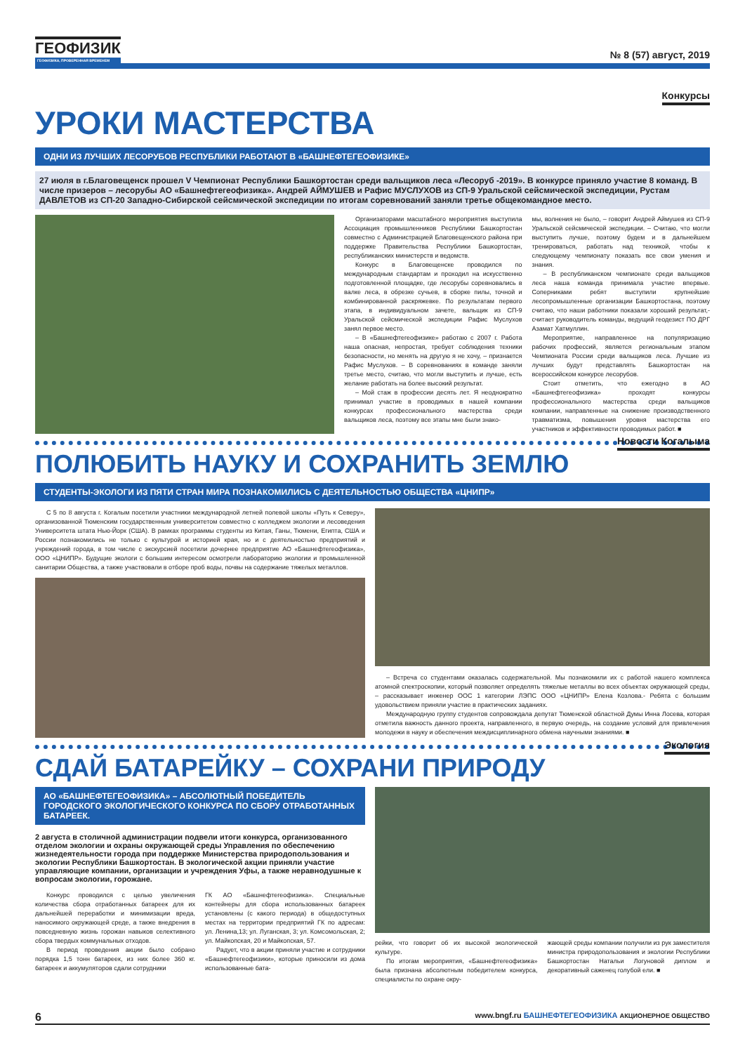ГЕОФИЗИК
ГЕОФИЗИКА, ПРОВЕРЕННАЯ ВРЕМЕНЕМ
№ 8 (57) август, 2019
Конкурсы
УРОКИ МАСТЕРСТВА
ОДНИ ИЗ ЛУЧШИХ ЛЕСОРУБОВ РЕСПУБЛИКИ РАБОТАЮТ В «БАШНЕФТЕГЕОФИЗИКЕ»
27 июля в г.Благовещенск прошел V Чемпионат Республики Башкортостан среди вальщиков леса «Лесоруб -2019». В конкурсе приняло участие 8 команд. В числе призеров – лесорубы АО «Башнефтегеофизика». Андрей АЙМУШЕВ и Рафис МУСЛУХОВ из СП-9 Уральской сейсмической экспедиции, Рустам ДАВЛЕТОВ из СП-20 Западно-Сибирской сейсмической экспедиции по итогам соревнований заняли третье общекомандное место.
Организаторами масштабного мероприятия выступила Ассоциация промышленников Республики Башкортостан совместно с Администрацией Благовещенского района при поддержке Правительства Республики Башкортостан, республиканских министерств и ведомств.
Конкурс в Благовещенске проводился по международным стандартам и проходил на искусственно подготовленной площадке, где лесорубы соревновались в валке леса, в обрезке сучьев, в сборке пилы, точной и комбинированной раскряжевке. По результатам первого этапа, в индивидуальном зачете, вальщик из СП-9 Уральской сейсмической экспедиции Рафис Муслухов занял первое место.
– В «Башнефтегеофизике» работаю с 2007 г. Работа наша опасная, непростая, требует соблюдения техники безопасности, но менять на другую я не хочу, – признается Рафис Муслухов. – В соревнованиях в команде заняли третье место, считаю, что могли выступить и лучше, есть желание работать на более высокий результат.
– Мой стаж в профессии десять лет. Я неоднократно принимал участие в проводимых в нашей компании конкурсах профессионального мастерства среди вальщиков леса, поэтому все этапы мне были знако-
мы, волнения не было, – говорит Андрей Аймушев из СП-9 Уральской сейсмической экспедиции. – Считаю, что могли выступить лучше, поэтому будем и в дальнейшем тренироваться, работать над техникой, чтобы к следующему чемпионату показать все свои умения и знания.
– В республиканском чемпионате среди вальщиков леса наша команда принимала участие впервые. Соперниками ребят выступили крупнейшие лесопромышленные организации Башкортостана, поэтому считаю, что наши работники показали хороший результат,- считает руководитель команды, ведущий геодезист ПО ДРГ Азамат Хатмуллин.
Мероприятие, направленное на популяризацию рабочих профессий, является региональным этапом Чемпионата России среди вальщиков леса. Лучшие из лучших будут представлять Башкортостан на всероссийском конкурсе лесорубов.
Стоит отметить, что ежегодно в АО «Башнефтегеофизика» проходят конкурсы профессионального мастерства среди вальщиков компании, направленные на снижение производственного травматизма, повышения уровня мастерства его участников и эффективности проводимых работ. ■
Новости Когалыма
ПОЛЮБИТЬ НАУКУ И СОХРАНИТЬ ЗЕМЛЮ
СТУДЕНТЫ-ЭКОЛОГИ ИЗ ПЯТИ СТРАН МИРА ПОЗНАКОМИЛИСЬ С ДЕЯТЕЛЬНОСТЬЮ ОБЩЕСТВА «ЦНИПР»
С 5 по 8 августа г. Когалым посетили участники международной летней полевой школы «Путь к Северу», организованной Тюменским государственным университетом совместно с колледжем экологии и лесоведения Университета штата Нью-Йорк (США). В рамках программы студенты из Китая, Ганы, Тюмени, Египта, США и России познакомились не только с культурой и историей края, но и с деятельностью предприятий и учреждений города, в том числе с экскурсией посетили дочернее предприятие АО «Башнефтегеофизика», ООО «ЦНИПР». Будущие экологи с большим интересом осмотрели лабораторию экологии и промышленной санитарии Общества, а также участвовали в отборе проб воды, почвы на содержание тяжелых металлов.
– Встреча со студентами оказалась содержательной. Мы познакомили их с работой нашего комплекса атомной спектроскопии, который позволяет определять тяжелые металлы во всех объектах окружающей среды, – рассказывает инженер ООС 1 категории ЛЭПС ООО «ЦНИПР» Елена Козлова.- Ребята с большим удовольствием приняли участие в практических заданиях.
Международную группу студентов сопровождала депутат Тюменской областной Думы Инна Лосева, которая отметила важность данного проекта, направленного, в первую очередь, на создание условий для привлечения молодежи в науку и обеспечения междисциплинарного обмена научными знаниями. ■
Экология
СДАЙ БАТАРЕЙКУ – СОХРАНИ ПРИРОДУ
АО «БАШНЕФТЕГЕОФИЗИКА» – АБСОЛЮТНЫЙ ПОБЕДИТЕЛЬ ГОРОДСКОГО ЭКОЛОГИЧЕСКОГО КОНКУРСА ПО СБОРУ ОТРАБОТАННЫХ БАТАРЕЕК.
2 августа в столичной администрации подвели итоги конкурса, организованного отделом экологии и охраны окружающей среды Управления по обеспечению жизнедеятельности города при поддержке Министерства природопользования и экологии Республики Башкортостан. В экологической акции приняли участие управляющие компании, организации и учреждения Уфы, а также неравнодушные к вопросам экологии, горожане.
Конкурс проводился с целью увеличения количества сбора отработанных батареек для их дальнейшей переработки и минимизации вреда, наносимого окружающей среде, а также внедрения в повседневную жизнь горожан навыков селективного сбора твердых коммунальных отходов.
В период проведения акции было собрано порядка 1,5 тонн батареек, из них более 360 кг. батареек и аккумуляторов сдали сотрудники
ГК АО «Башнефтегеофизика». Специальные контейнеры для сбора использованных батареек установлены (с какого периода) в общедоступных местах на территории предприятий ГК по адресам: ул. Ленина,13; ул. Луганская, 3; ул. Комсомольская, 2; ул. Майкопская, 20 и Майкопская, 57.
Радует, что в акции приняли участие и сотрудники «Башнефтегеофизики», которые приносили из дома использованные бата-
рейки, что говорит об их высокой экологической культуре.
По итогам мероприятия, «Башнефтегеофизика» была признана абсолютным победителем конкурса, специалисты по охране окру-
жающей среды компании получили из рук заместителя министра природопользования и экологии Республики Башкортостан Натальи Логуновой диплом и декоративный саженец голубой ели. ■
6 www.bngf.ru БАШНЕФТЕГЕОФИЗИКА АКЦИОНЕРНОЕ ОБЩЕСТВО